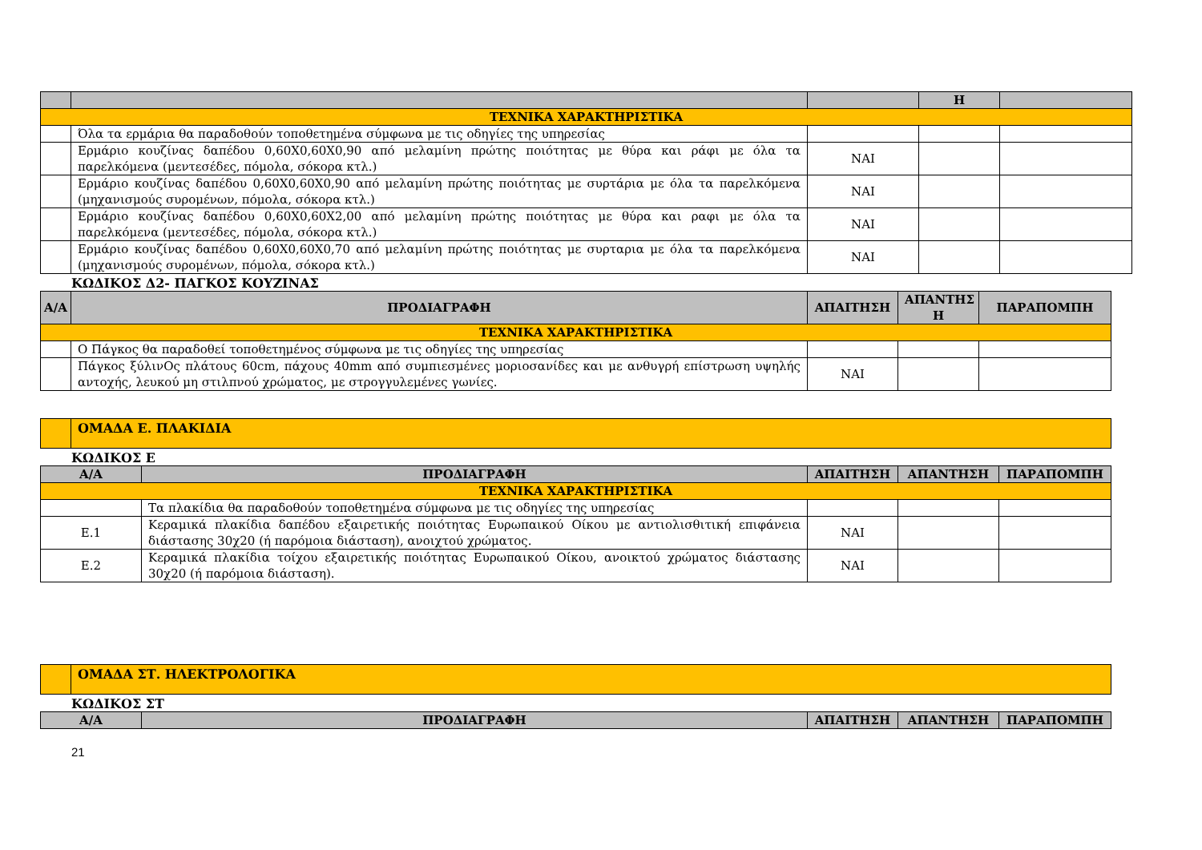| | | | Η | |
| --- | --- | --- | --- | --- |
| ΤΕΧΝΙΚΑ ΧΑΡΑΚΤΗΡΙΣΤΙΚΑ | | | | |
| | Όλα τα ερμάρια θα παραδοθούν τοποθετημένα σύμφωνα με τις οδηγίες της υπηρεσίας | | | |
| | Ερμάριο κουζίνας δαπέδου 0,60Χ0,60Χ0,90 από μελαμίνη πρώτης ποιότητας με θύρα και ράφι με όλα τα παρελκόμενα (μεντεσέδες, πόμολα, σόκορα κτλ.) | ΝΑΙ | | |
| | Ερμάριο κουζίνας δαπέδου 0,60Χ0,60Χ0,90 από μελαμίνη πρώτης ποιότητας με συρτάρια με όλα τα παρελκόμενα (μηχανισμούς συρομένων, πόμολα, σόκορα κτλ.) | ΝΑΙ | | |
| | Ερμάριο κουζίνας δαπέδου 0,60Χ0,60Χ2,00 από μελαμίνη πρώτης ποιότητας με θύρα και ραφι με όλα τα παρελκόμενα (μεντεσέδες, πόμολα, σόκορα κτλ.) | ΝΑΙ | | |
| | Ερμάριο κουζίνας δαπέδου 0,60Χ0,60Χ0,70 από μελαμίνη πρώτης ποιότητας με συρταρια με όλα τα παρελκόμενα (μηχανισμούς συρομένων, πόμολα, σόκορα κτλ.) | ΝΑΙ | | |
ΚΩΔΙΚΟΣ Δ2- ΠΑΓΚΟΣ ΚΟΥΖΙΝΑΣ
| Α/Α | ΠΡΟΔΙΑΓΡΑΦΗ | ΑΠΑΙΤΗΣΗ | ΑΠΑΝΤΗΣ Η | ΠΑΡΑΠΟΜΠΗ |
| --- | --- | --- | --- | --- |
| ΤΕΧΝΙΚΑ ΧΑΡΑΚΤΗΡΙΣΤΙΚΑ | | | | |
| | Ο Πάγκος θα παραδοθεί τοποθετημένος σύμφωνα με τις οδηγίες της υπηρεσίας | | | |
| | Πάγκος ξύλινΟς πλάτους 60cm, πάχους 40mm από συμπιεσμένες μοριοσανίδες και με ανθυγρή επίστρωση υψηλής αντοχής, λευκού μη στιλπνού χρώματος, με στρογγυλεμένες γωνίες. | ΝΑΙ | | |
| | ΟΜΑΔΑ Ε. ΠΛΑΚΙΔΙΑ |
ΚΩΔΙΚΟΣ Ε
| Α/Α | ΠΡΟΔΙΑΓΡΑΦΗ | ΑΠΑΙΤΗΣΗ | ΑΠΑΝΤΗΣΗ | ΠΑΡΑΠΟΜΠΗ |
| --- | --- | --- | --- | --- |
| ΤΕΧΝΙΚΑ ΧΑΡΑΚΤΗΡΙΣΤΙΚΑ | | | | |
| | Τα πλακίδια θα παραδοθούν τοποθετημένα σύμφωνα με τις οδηγίες της υπηρεσίας | | | |
| Ε.1 | Κεραμικά πλακίδια δαπέδου εξαιρετικής ποιότητας Ευρωπαικού Οίκου με αντιολισθιτική επιφάνεια διάστασης 30χ20 (ή παρόμοια διάσταση), ανοιχτού χρώματος. | ΝΑΙ | | |
| Ε.2 | Κεραμικά πλακίδια τοίχου εξαιρετικής ποιότητας Ευρωπαικού Οίκου, ανοικτού χρώματος διάστασης 30χ20 (ή παρόμοια διάσταση). | ΝΑΙ | | |
| | ΟΜΑΔΑ ΣΤ. ΗΛΕΚΤΡΟΛΟΓΙΚΑ |
ΚΩΔΙΚΟΣ ΣΤ
| Α/Α | ΠΡΟΔΙΑΓΡΑΦΗ | ΑΠΑΙΤΗΣΗ | ΑΠΑΝΤΗΣΗ | ΠΑΡΑΠΟΜΠΗ |
| --- | --- | --- | --- | --- |
21